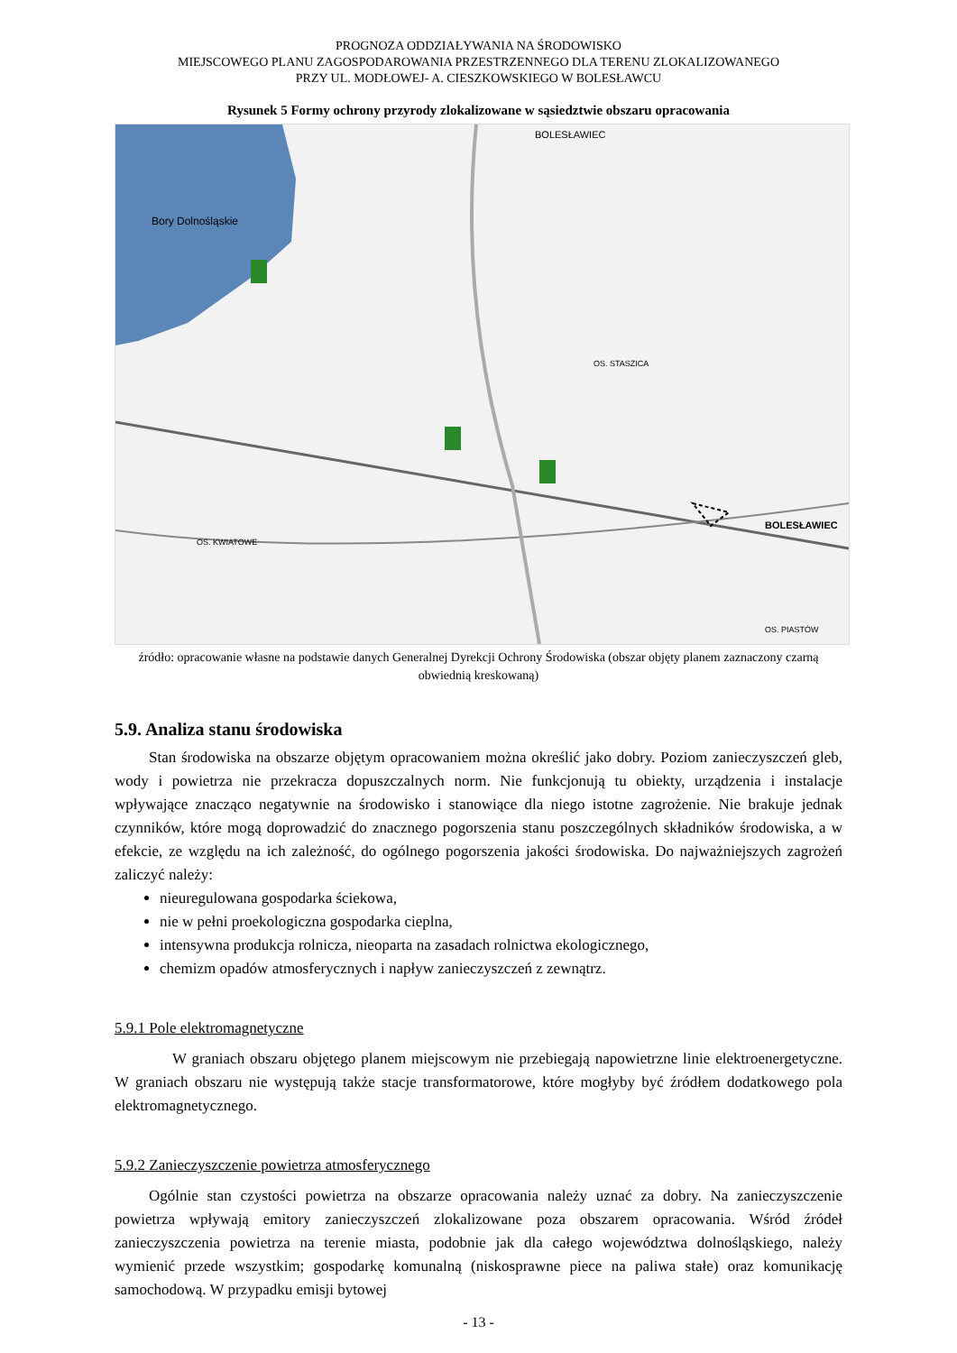PROGNOZA ODDZIAŁYWANIA NA ŚRODOWISKO
MIEJSCOWEGO PLANU ZAGOSPODAROWANIA PRZESTRZENNEGO DLA TERENU ZLOKALIZOWANEGO
PRZY UL. MODŁOWEJ- A. CIESZKOWSKIEGO W BOLESŁAWCU
Rysunek 5 Formy ochrony przyrody zlokalizowane w sąsiedztwie obszaru opracowania
Bory Dolnośląskie
BOLESŁAWIEC
BOLESŁAWIEC
OS. STASZICA
OS. KWIATOWE
OS. PIASTÓW
źródło: opracowanie własne na podstawie danych Generalnej Dyrekcji Ochrony Środowiska (obszar objęty planem zaznaczony czarną obwiednią kreskowaną)
5.9. Analiza stanu środowiska
Stan środowiska na obszarze objętym opracowaniem można określić jako dobry. Poziom zanieczyszczeń gleb, wody i powietrza nie przekracza dopuszczalnych norm. Nie funkcjonują tu obiekty, urządzenia i instalacje wpływające znacząco negatywnie na środowisko i stanowiące dla niego istotne zagrożenie. Nie brakuje jednak czynników, które mogą doprowadzić do znacznego pogorszenia stanu poszczególnych składników środowiska, a w efekcie, ze względu na ich zależność, do ogólnego pogorszenia jakości środowiska. Do najważniejszych zagrożeń zaliczyć należy:
nieuregulowana gospodarka ściekowa,
nie w pełni proekologiczna gospodarka cieplna,
intensywna produkcja rolnicza, nieoparta na zasadach rolnictwa ekologicznego,
chemizm opadów atmosferycznych i napływ zanieczyszczeń z zewnątrz.
5.9.1 Pole elektromagnetyczne
W graniach obszaru objętego planem miejscowym nie przebiegają napowietrzne linie elektroenergetyczne. W graniach obszaru nie występują także stacje transformatorowe, które mogłyby być źródłem dodatkowego pola elektromagnetycznego.
5.9.2 Zanieczyszczenie powietrza atmosferycznego
Ogólnie stan czystości powietrza na obszarze opracowania należy uznać za dobry. Na zanieczyszczenie powietrza wpływają emitory zanieczyszczeń zlokalizowane poza obszarem opracowania. Wśród źródeł zanieczyszczenia powietrza na terenie miasta, podobnie jak dla całego województwa dolnośląskiego, należy wymienić przede wszystkim; gospodarkę komunalną (niskosprawne piece na paliwa stałe) oraz komunikację samochodową. W przypadku emisji bytowej
- 13 -